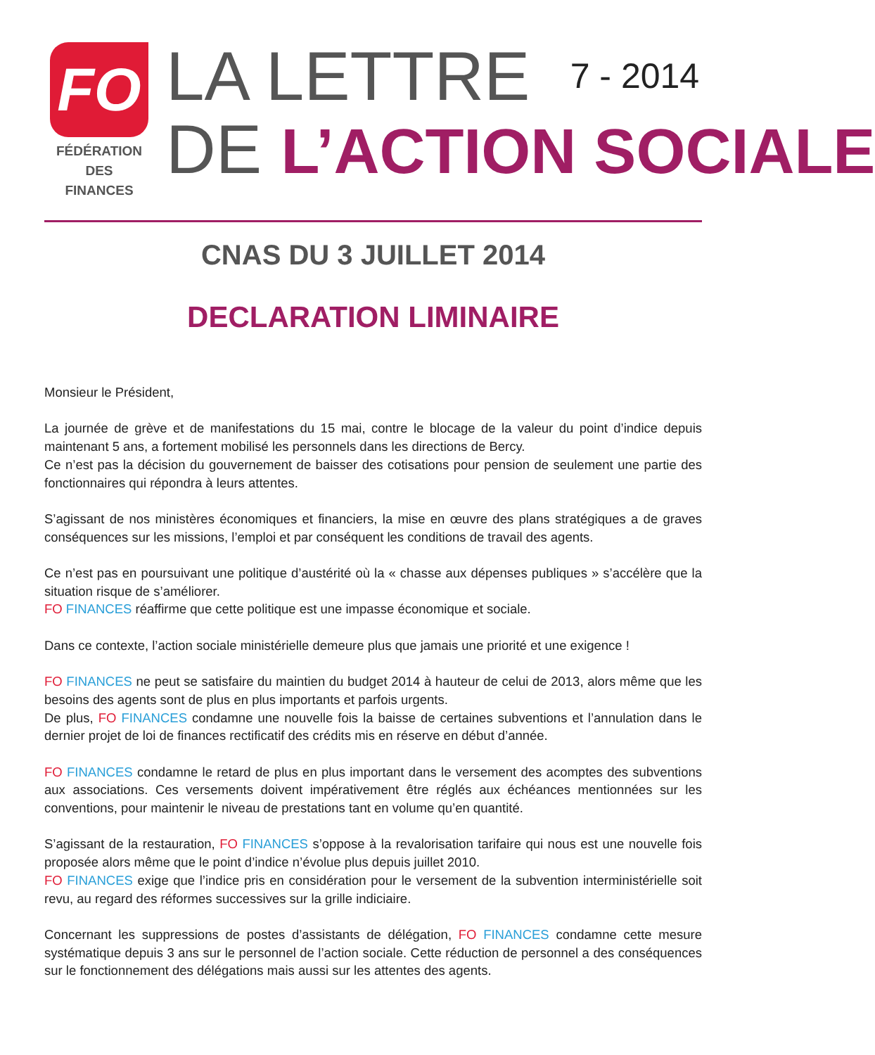FO
FÉDÉRATION
DES FINANCES
LA LETTRE 7 - 2014
DE L’ACTION SOCIALE
CNAS DU 3 JUILLET 2014
DECLARATION LIMINAIRE
Monsieur le Président,
La journée de grève et de manifestations du 15 mai, contre le blocage de la valeur du point d’indice depuis maintenant 5 ans, a fortement mobilisé les personnels dans les directions de Bercy.
Ce n’est pas la décision du gouvernement de baisser des cotisations pour pension de seulement une partie des fonctionnaires qui répondra à leurs attentes.
S’agissant de nos ministères économiques et financiers, la mise en œuvre des plans stratégiques a de graves conséquences sur les missions, l’emploi et par conséquent les conditions de travail des agents.
Ce n’est pas en poursuivant une politique d’austérité où la « chasse aux dépenses publiques » s’accélère que la situation risque de s’améliorer.
FO FINANCES réaffirme que cette politique est une impasse économique et sociale.
Dans ce contexte, l’action sociale ministérielle demeure plus que jamais une priorité et une exigence !
FO FINANCES ne peut se satisfaire du maintien du budget 2014 à hauteur de celui de 2013, alors même que les besoins des agents sont de plus en plus importants et parfois urgents.
De plus, FO FINANCES condamne une nouvelle fois la baisse de certaines subventions et l’annulation dans le dernier projet de loi de finances rectificatif des crédits mis en réserve en début d’année.
FO FINANCES condamne le retard de plus en plus important dans le versement des acomptes des subventions aux associations. Ces versements doivent impérativement être réglés aux échéances mentionnées sur les conventions, pour maintenir le niveau de prestations tant en volume qu’en quantité.
S’agissant de la restauration, FO FINANCES s’oppose à la revalorisation tarifaire qui nous est une nouvelle fois proposée alors même que le point d’indice n’évolue plus depuis juillet 2010.
FO FINANCES exige que l’indice pris en considération pour le versement de la subvention interministérielle soit revu, au regard des réformes successives sur la grille indiciaire.
Concernant les suppressions de postes d’assistants de délégation, FO FINANCES condamne cette mesure systématique depuis 3 ans sur le personnel de l’action sociale. Cette réduction de personnel a des conséquences sur le fonctionnement des délégations mais aussi sur les attentes des agents.